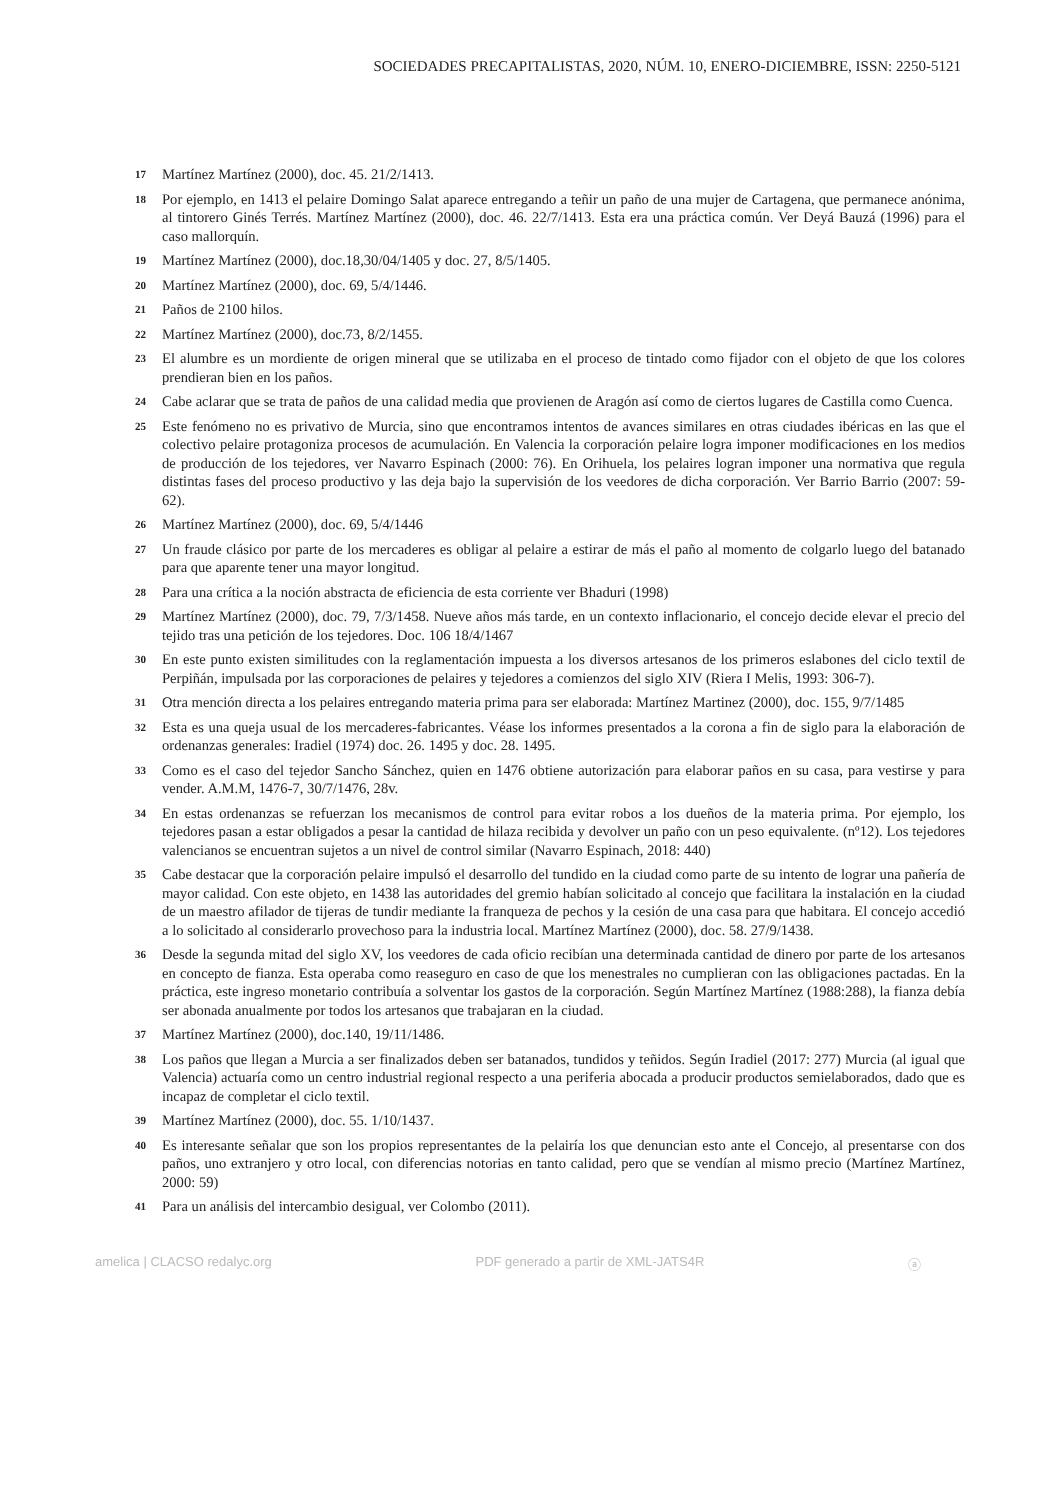SOCIEDADES PRECAPITALISTAS, 2020, NÚM. 10, ENERO-DICIEMBRE, ISSN: 2250-5121
17 Martínez Martínez (2000), doc. 45. 21/2/1413.
18 Por ejemplo, en 1413 el pelaire Domingo Salat aparece entregando a teñir un paño de una mujer de Cartagena, que permanece anónima, al tintorero Ginés Terrés. Martínez Martínez (2000), doc. 46. 22/7/1413. Esta era una práctica común. Ver Deyá Bauzá (1996) para el caso mallorquín.
19 Martínez Martínez (2000), doc.18,30/04/1405 y doc. 27, 8/5/1405.
20 Martínez Martínez (2000), doc. 69, 5/4/1446.
21 Paños de 2100 hilos.
22 Martínez Martínez (2000), doc.73, 8/2/1455.
23 El alumbre es un mordiente de origen mineral que se utilizaba en el proceso de tintado como fijador con el objeto de que los colores prendieran bien en los paños.
24 Cabe aclarar que se trata de paños de una calidad media que provienen de Aragón así como de ciertos lugares de Castilla como Cuenca.
25 Este fenómeno no es privativo de Murcia, sino que encontramos intentos de avances similares en otras ciudades ibéricas en las que el colectivo pelaire protagoniza procesos de acumulación. En Valencia la corporación pelaire logra imponer modificaciones en los medios de producción de los tejedores, ver Navarro Espinach (2000: 76). En Orihuela, los pelaires logran imponer una normativa que regula distintas fases del proceso productivo y las deja bajo la supervisión de los veedores de dicha corporación. Ver Barrio Barrio (2007: 59-62).
26 Martínez Martínez (2000), doc. 69, 5/4/1446
27 Un fraude clásico por parte de los mercaderes es obligar al pelaire a estirar de más el paño al momento de colgarlo luego del batanado para que aparente tener una mayor longitud.
28 Para una crítica a la noción abstracta de eficiencia de esta corriente ver Bhaduri (1998)
29 Martínez Martínez (2000), doc. 79, 7/3/1458. Nueve años más tarde, en un contexto inflacionario, el concejo decide elevar el precio del tejido tras una petición de los tejedores. Doc. 106 18/4/1467
30 En este punto existen similitudes con la reglamentación impuesta a los diversos artesanos de los primeros eslabones del ciclo textil de Perpiñán, impulsada por las corporaciones de pelaires y tejedores a comienzos del siglo XIV (Riera I Melis, 1993: 306-7).
31 Otra mención directa a los pelaires entregando materia prima para ser elaborada: Martínez Martinez (2000), doc. 155, 9/7/1485
32 Esta es una queja usual de los mercaderes-fabricantes. Véase los informes presentados a la corona a fin de siglo para la elaboración de ordenanzas generales: Iradiel (1974) doc. 26. 1495 y doc. 28. 1495.
33 Como es el caso del tejedor Sancho Sánchez, quien en 1476 obtiene autorización para elaborar paños en su casa, para vestirse y para vender. A.M.M, 1476-7, 30/7/1476, 28v.
34 En estas ordenanzas se refuerzan los mecanismos de control para evitar robos a los dueños de la materia prima. Por ejemplo, los tejedores pasan a estar obligados a pesar la cantidad de hilaza recibida y devolver un paño con un peso equivalente. (nº12). Los tejedores valencianos se encuentran sujetos a un nivel de control similar (Navarro Espinach, 2018: 440)
35 Cabe destacar que la corporación pelaire impulsó el desarrollo del tundido en la ciudad como parte de su intento de lograr una pañería de mayor calidad. Con este objeto, en 1438 las autoridades del gremio habían solicitado al concejo que facilitara la instalación en la ciudad de un maestro afilador de tijeras de tundir mediante la franqueza de pechos y la cesión de una casa para que habitara. El concejo accedió a lo solicitado al considerarlo provechoso para la industria local. Martínez Martínez (2000), doc. 58. 27/9/1438.
36 Desde la segunda mitad del siglo XV, los veedores de cada oficio recibían una determinada cantidad de dinero por parte de los artesanos en concepto de fianza. Esta operaba como reaseguro en caso de que los menestrales no cumplieran con las obligaciones pactadas. En la práctica, este ingreso monetario contribuía a solventar los gastos de la corporación. Según Martínez Martínez (1988:288), la fianza debía ser abonada anualmente por todos los artesanos que trabajaran en la ciudad.
37 Martínez Martínez (2000), doc.140, 19/11/1486.
38 Los paños que llegan a Murcia a ser finalizados deben ser batanados, tundidos y teñidos. Según Iradiel (2017: 277) Murcia (al igual que Valencia) actuaría como un centro industrial regional respecto a una periferia abocada a producir productos semielaborados, dado que es incapaz de completar el ciclo textil.
39 Martínez Martínez (2000), doc. 55. 1/10/1437.
40 Es interesante señalar que son los propios representantes de la pelairía los que denuncian esto ante el Concejo, al presentarse con dos paños, uno extranjero y otro local, con diferencias notorias en tanto calidad, pero que se vendían al mismo precio (Martínez Martínez, 2000: 59)
41 Para un análisis del intercambio desigual, ver Colombo (2011).
amelica | CLACSO redalyc.org PDF generado a partir de XML-JATS4R ⓐ